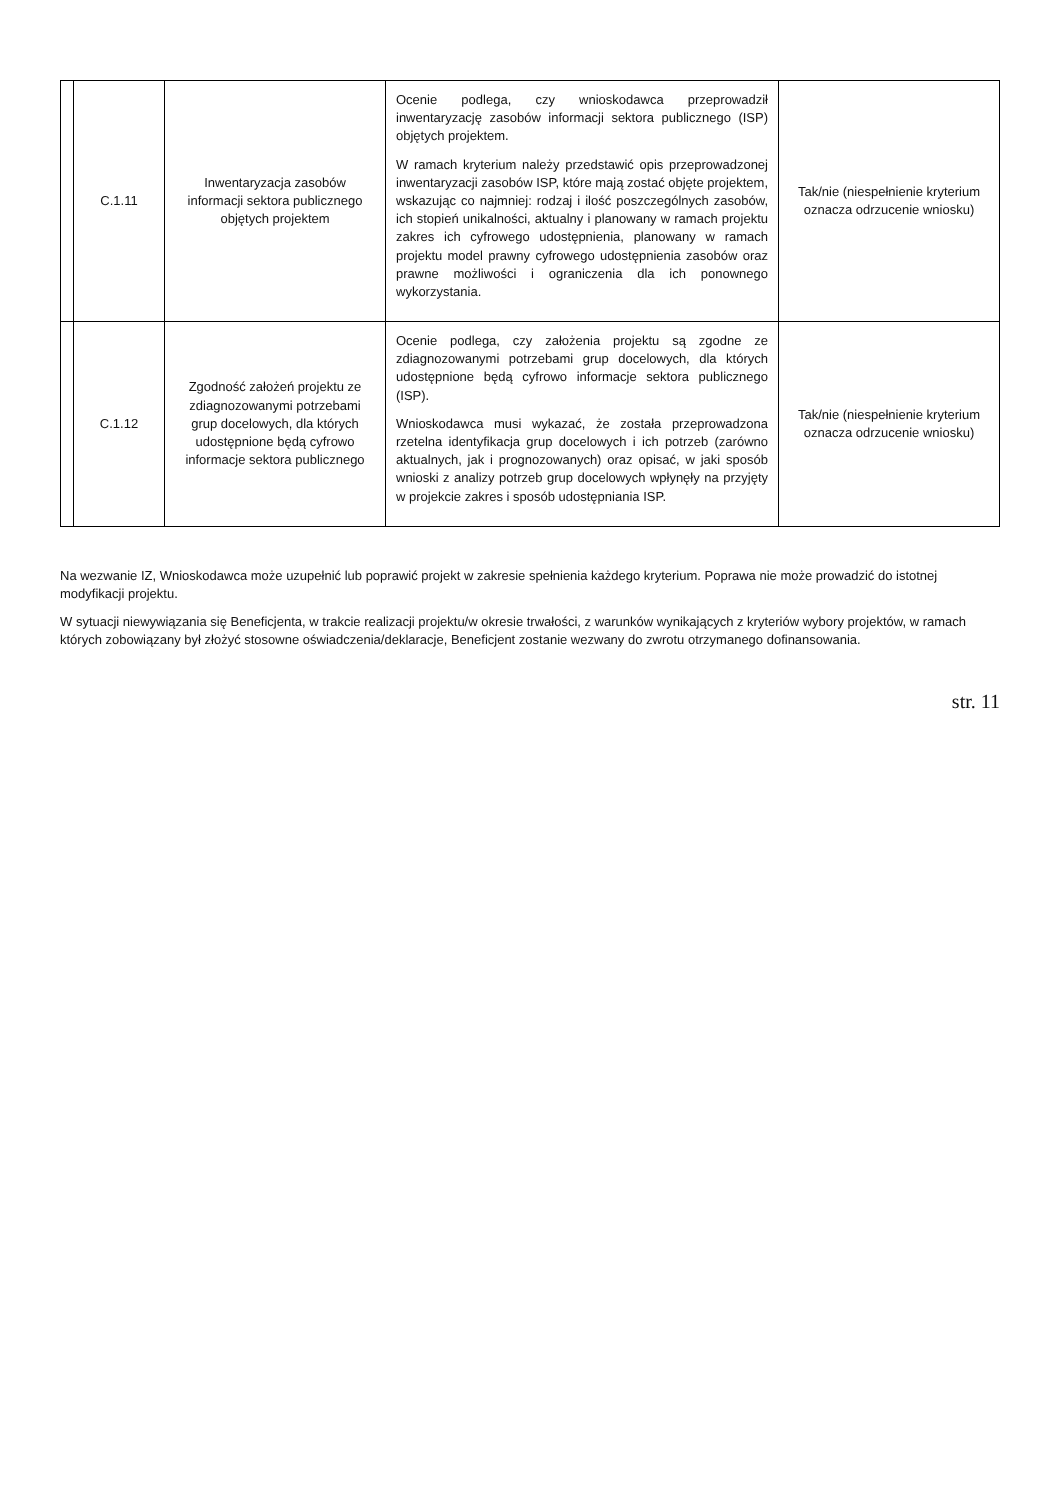| | C.1.11 | Inwentaryzacja zasobów informacji sektora publicznego objętych projektem | Ocenie podlega, czy wnioskodawca przeprowadził inwentaryzację zasobów informacji sektora publicznego (ISP) objętych projektem. W ramach kryterium należy przedstawić opis przeprowadzonej inwentaryzacji zasobów ISP, które mają zostać objęte projektem, wskazując co najmniej: rodzaj i ilość poszczególnych zasobów, ich stopień unikalności, aktualny i planowany w ramach projektu zakres ich cyfrowego udostępnienia, planowany w ramach projektu model prawny cyfrowego udostępnienia zasobów oraz prawne możliwości i ograniczenia dla ich ponownego wykorzystania. | Tak/nie (niespełnienie kryterium oznacza odrzucenie wniosku) |
| | C.1.12 | Zgodność założeń projektu ze zdiagnozowanymi potrzebami grup docelowych, dla których udostępnione będą cyfrowo informacje sektora publicznego | Ocenie podlega, czy założenia projektu są zgodne ze zdiagnozowanymi potrzebami grup docelowych, dla których udostępnione będą cyfrowo informacje sektora publicznego (ISP). Wnioskodawca musi wykazać, że została przeprowadzona rzetelna identyfikacja grup docelowych i ich potrzeb (zarówno aktualnych, jak i prognozowanych) oraz opisać, w jaki sposób wnioski z analizy potrzeb grup docelowych wpłynęły na przyjęty w projekcie zakres i sposób udostępniania ISP. | Tak/nie (niespełnienie kryterium oznacza odrzucenie wniosku) |
Na wezwanie IZ, Wnioskodawca może uzupełnić lub poprawić projekt w zakresie spełnienia każdego kryterium. Poprawa nie może prowadzić do istotnej modyfikacji projektu.
W sytuacji niewywiązania się Beneficjenta, w trakcie realizacji projektu/w okresie trwałości, z warunków wynikających z kryteriów wybory projektów, w ramach których zobowiązany był złożyć stosowne oświadczenia/deklaracje, Beneficjent zostanie wezwany do zwrotu otrzymanego dofinansowania.
str. 11